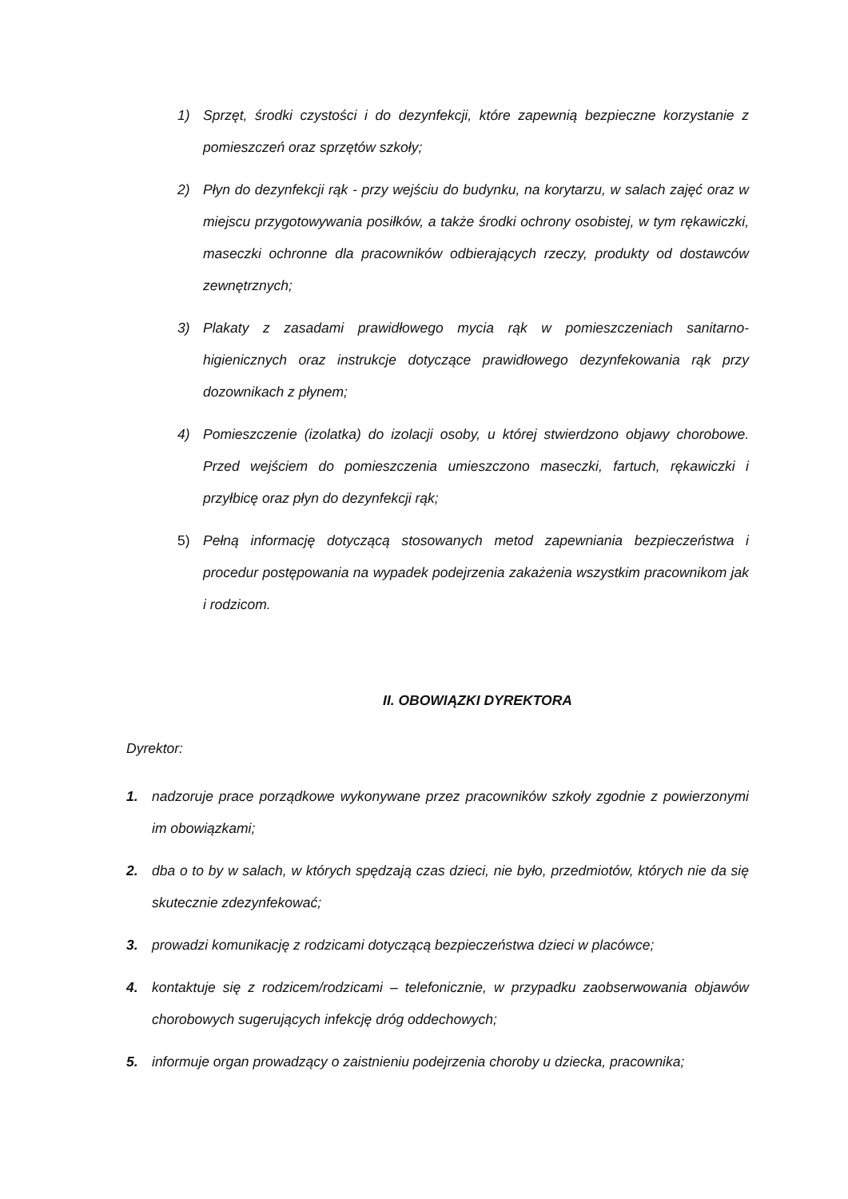1) Sprzęt, środki czystości i do dezynfekcji, które zapewnią bezpieczne korzystanie z pomieszczeń oraz sprzętów szkoły;
2) Płyn do dezynfekcji rąk - przy wejściu do budynku, na korytarzu, w salach zajęć oraz w miejscu przygotowywania posiłków, a także środki ochrony osobistej, w tym rękawiczki, maseczki ochronne dla pracowników odbierających rzeczy, produkty od dostawców zewnętrznych;
3) Plakaty z zasadami prawidłowego mycia rąk w pomieszczeniach sanitarno-higienicznych oraz instrukcje dotyczące prawidłowego dezynfekowania rąk przy dozownikach z płynem;
4) Pomieszczenie (izolatka) do izolacji osoby, u której stwierdzono objawy chorobowe. Przed wejściem do pomieszczenia umieszczono maseczki, fartuch, rękawiczki i przyłbicę oraz płyn do dezynfekcji rąk;
5) Pełną informację dotyczącą stosowanych metod zapewniania bezpieczeństwa i procedur postępowania na wypadek podejrzenia zakażenia wszystkim pracownikom jak i rodzicom.
II. OBOWIĄZKI DYREKTORA
Dyrektor:
1. nadzoruje prace porządkowe wykonywane przez pracowników szkoły zgodnie z powierzonymi im obowiązkami;
2. dba o to by w salach, w których spędzają czas dzieci, nie było, przedmiotów, których nie da się skutecznie zdezynfekować;
3. prowadzi komunikację z rodzicami dotyczącą bezpieczeństwa dzieci w placówce;
4. kontaktuje się z rodzicem/rodzicami – telefonicznie, w przypadku zaobserwowania objawów chorobowych sugerujących infekcję dróg oddechowych;
5. informuje organ prowadzący o zaistnieniu podejrzenia choroby u dziecka, pracownika;